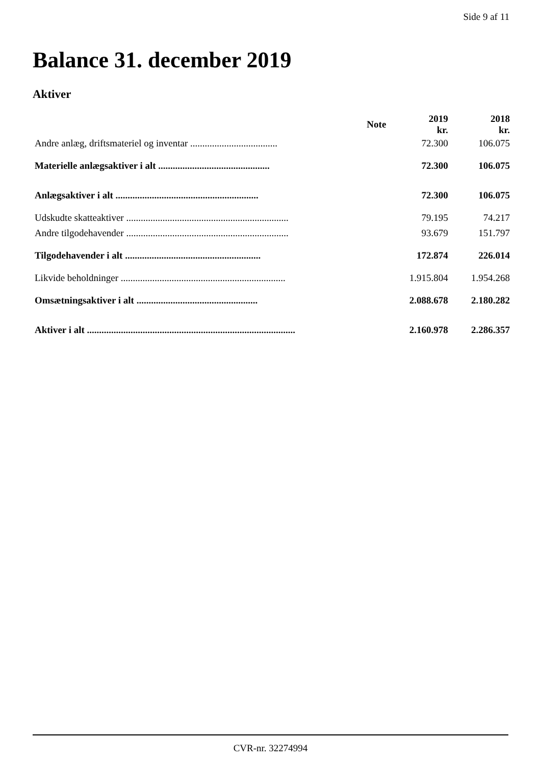Side 9 af 11
Balance 31. december 2019
Aktiver
| | Note | 2019 kr. | 2018 kr. |
| --- | --- | --- | --- |
| Andre anlæg, driftsmateriel og inventar .................................... | | 72.300 | 106.075 |
| Materielle anlægsaktiver i alt .............................................. | | 72.300 | 106.075 |
| Anlægsaktiver i alt ........................................................... | | 72.300 | 106.075 |
| Udskudte skatteaktiver ................................................................... | | 79.195 | 74.217 |
| Andre tilgodehavender ................................................................... | | 93.679 | 151.797 |
| Tilgodehavender i alt ........................................................ | | 172.874 | 226.014 |
| Likvide beholdninger .................................................................... | | 1.915.804 | 1.954.268 |
| Omsætningsaktiver i alt .................................................. | | 2.088.678 | 2.180.282 |
| Aktiver i alt ...................................................................................... | | 2.160.978 | 2.286.357 |
CVR-nr. 32274994